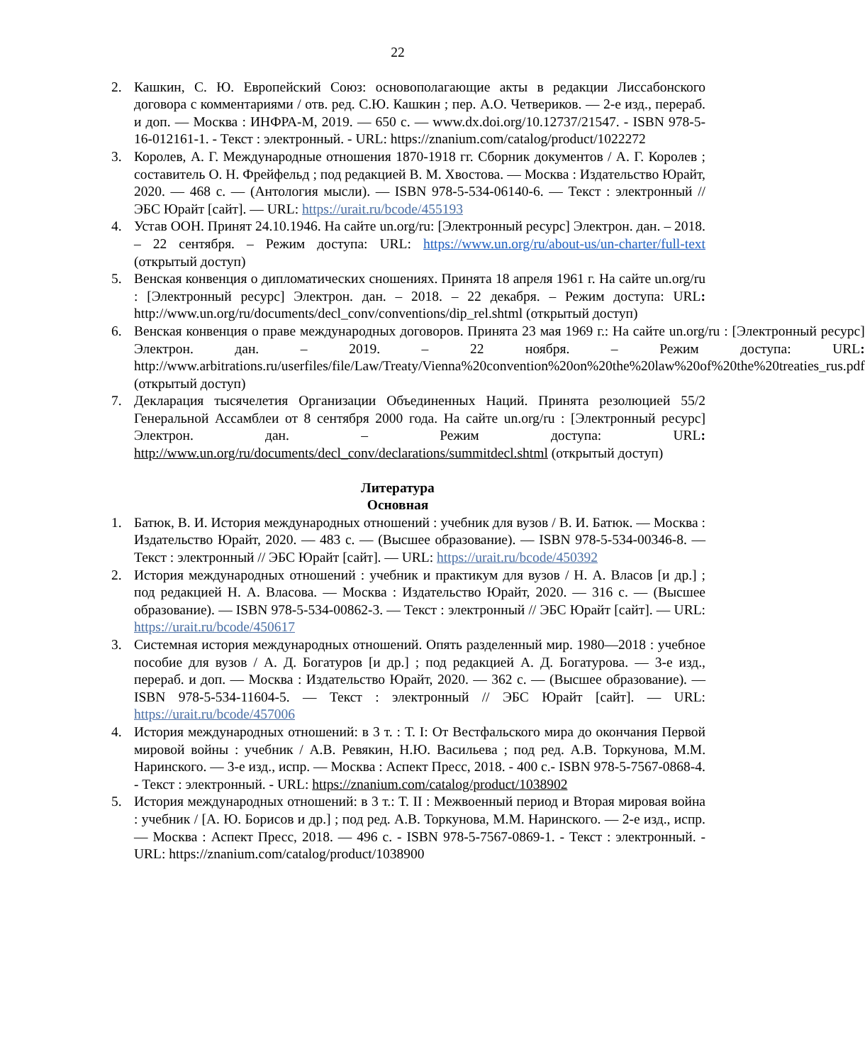22
2. Кашкин, С. Ю. Европейский Союз: основополагающие акты в редакции Лиссабонского договора с комментариями / отв. ред. С.Ю. Кашкин ; пер. А.О. Четвериков. — 2-е изд., перераб. и доп. — Москва : ИНФРА-М, 2019. — 650 с. — www.dx.doi.org/10.12737/21547. - ISBN 978-5-16-012161-1. - Текст : электронный. - URL: https://znanium.com/catalog/product/1022272
3. Королев, А. Г. Международные отношения 1870-1918 гг. Сборник документов / А. Г. Королев ; составитель О. Н. Фрейфельд ; под редакцией В. М. Хвостова. — Москва : Издательство Юрайт, 2020. — 468 с. — (Антология мысли). — ISBN 978-5-534-06140-6. — Текст : электронный // ЭБС Юрайт [сайт]. — URL: https://urait.ru/bcode/455193
4. Устав ООН. Принят 24.10.1946. На сайте un.org/ru: [Электронный ресурс] Электрон. дан. – 2018. – 22 сентября. – Режим доступа: URL: https://www.un.org/ru/about-us/un-charter/full-text (открытый доступ)
5. Венская конвенция о дипломатических сношениях. Принята 18 апреля 1961 г. На сайте un.org/ru : [Электронный ресурс] Электрон. дан. – 2018. – 22 декабря. – Режим доступа: URL: http://www.un.org/ru/documents/decl_conv/conventions/dip_rel.shtml (открытый доступ)
6. Венская конвенция о праве международных договоров. Принята 23 мая 1969 г.: На сайте un.org/ru : [Электронный ресурс] Электрон. дан. – 2019. – 22 ноября. – Режим доступа: URL: http://www.arbitrations.ru/userfiles/file/Law/Treaty/Vienna%20convention%20on%20the%20law%20of%20the%20treaties_rus.pdf (открытый доступ)
7. Декларация тысячелетия Организации Объединенных Наций. Принята резолюцией 55/2 Генеральной Ассамблеи от 8 сентября 2000 года. На сайте un.org/ru : [Электронный ресурс] Электрон. дан. – Режим доступа: URL: http://www.un.org/ru/documents/decl_conv/declarations/summitdecl.shtml (открытый доступ)
Литература
Основная
1. Батюк, В. И. История международных отношений : учебник для вузов / В. И. Батюк. — Москва : Издательство Юрайт, 2020. — 483 с. — (Высшее образование). — ISBN 978-5-534-00346-8. — Текст : электронный // ЭБС Юрайт [сайт]. — URL: https://urait.ru/bcode/450392
2. История международных отношений : учебник и практикум для вузов / Н. А. Власов [и др.] ; под редакцией Н. А. Власова. — Москва : Издательство Юрайт, 2020. — 316 с. — (Высшее образование). — ISBN 978-5-534-00862-3. — Текст : электронный // ЭБС Юрайт [сайт]. — URL: https://urait.ru/bcode/450617
3. Системная история международных отношений. Опять разделенный мир. 1980—2018 : учебное пособие для вузов / А. Д. Богатуров [и др.] ; под редакцией А. Д. Богатурова. — 3-е изд., перераб. и доп. — Москва : Издательство Юрайт, 2020. — 362 с. — (Высшее образование). — ISBN 978-5-534-11604-5. — Текст : электронный // ЭБС Юрайт [сайт]. — URL: https://urait.ru/bcode/457006
4. История международных отношений: в 3 т. : Т. I: От Вестфальского мира до окончания Первой мировой войны : учебник / А.В. Ревякин, Н.Ю. Васильева ; под ред. А.В. Торкунова, М.М. Наринского. — 3-е изд., испр. — Москва : Аспект Пресс, 2018. - 400 с.- ISBN 978-5-7567-0868-4. - Текст : электронный. - URL: https://znanium.com/catalog/product/1038902
5. История международных отношений: в 3 т.: Т. II : Межвоенный период и Вторая мировая война : учебник / [А. Ю. Борисов и др.] ; под ред. А.В. Торкунова, М.М. Наринского. — 2-е изд., испр. — Москва : Аспект Пресс, 2018. — 496 с. - ISBN 978-5-7567-0869-1. - Текст : электронный. - URL: https://znanium.com/catalog/product/1038900